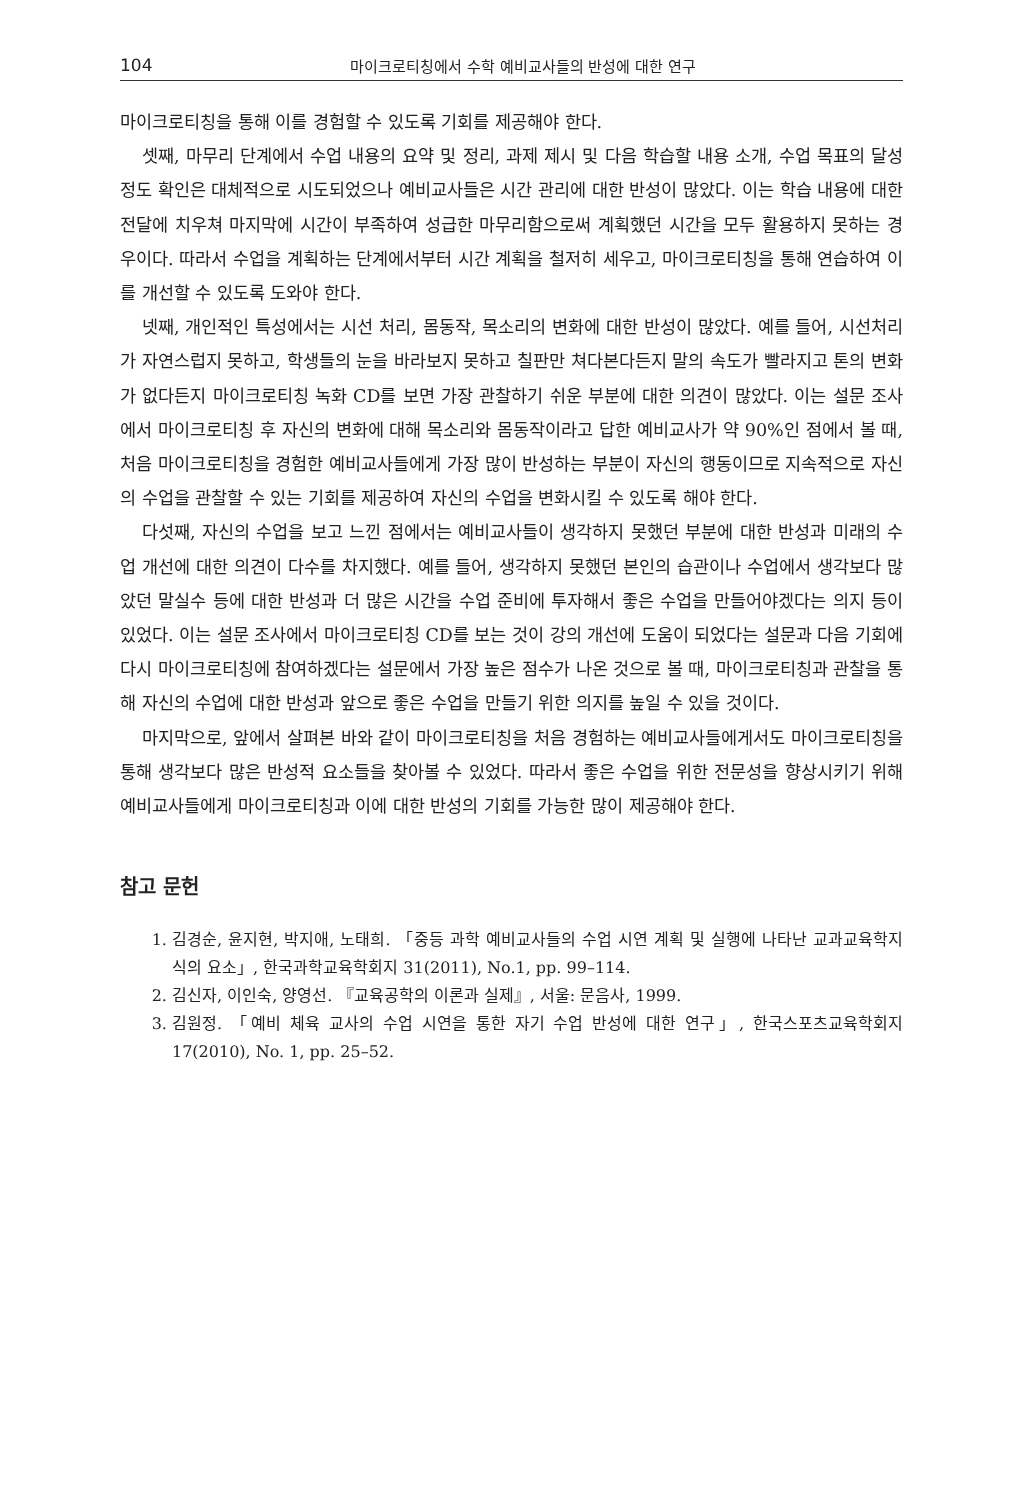104 마이크로티칭에서 수학 예비교사들의 반성에 대한 연구
마이크로티칭을 통해 이를 경험할 수 있도록 기회를 제공해야 한다.
셋째, 마무리 단계에서 수업 내용의 요약 및 정리, 과제 제시 및 다음 학습할 내용 소개, 수업 목표의 달성 정도 확인은 대체적으로 시도되었으나 예비교사들은 시간 관리에 대한 반성이 많았다. 이는 학습 내용에 대한 전달에 치우쳐 마지막에 시간이 부족하여 성급한 마무리함으로써 계획했던 시간을 모두 활용하지 못하는 경우이다. 따라서 수업을 계획하는 단계에서부터 시간 계획을 철저히 세우고, 마이크로티칭을 통해 연습하여 이를 개선할 수 있도록 도와야 한다.
넷째, 개인적인 특성에서는 시선 처리, 몸동작, 목소리의 변화에 대한 반성이 많았다. 예를 들어, 시선처리가 자연스럽지 못하고, 학생들의 눈을 바라보지 못하고 칠판만 쳐다본다든지 말의 속도가 빨라지고 톤의 변화가 없다든지 마이크로티칭 녹화 CD를 보면 가장 관찰하기 쉬운 부분에 대한 의견이 많았다. 이는 설문 조사에서 마이크로티칭 후 자신의 변화에 대해 목소리와 몸동작이라고 답한 예비교사가 약 90%인 점에서 볼 때, 처음 마이크로티칭을 경험한 예비교사들에게 가장 많이 반성하는 부분이 자신의 행동이므로 지속적으로 자신의 수업을 관찰할 수 있는 기회를 제공하여 자신의 수업을 변화시킬 수 있도록 해야 한다.
다섯째, 자신의 수업을 보고 느낀 점에서는 예비교사들이 생각하지 못했던 부분에 대한 반성과 미래의 수업 개선에 대한 의견이 다수를 차지했다. 예를 들어, 생각하지 못했던 본인의 습관이나 수업에서 생각보다 많았던 말실수 등에 대한 반성과 더 많은 시간을 수업 준비에 투자해서 좋은 수업을 만들어야겠다는 의지 등이 있었다. 이는 설문 조사에서 마이크로티칭 CD를 보는 것이 강의 개선에 도움이 되었다는 설문과 다음 기회에 다시 마이크로티칭에 참여하겠다는 설문에서 가장 높은 점수가 나온 것으로 볼 때, 마이크로티칭과 관찰을 통해 자신의 수업에 대한 반성과 앞으로 좋은 수업을 만들기 위한 의지를 높일 수 있을 것이다.
마지막으로, 앞에서 살펴본 바와 같이 마이크로티칭을 처음 경험하는 예비교사들에게서도 마이크로티칭을 통해 생각보다 많은 반성적 요소들을 찾아볼 수 있었다. 따라서 좋은 수업을 위한 전문성을 향상시키기 위해 예비교사들에게 마이크로티칭과 이에 대한 반성의 기회를 가능한 많이 제공해야 한다.
참고 문헌
1. 김경순, 윤지현, 박지애, 노태희. 「중등 과학 예비교사들의 수업 시연 계획 및 실행에 나타난 교과교육학지식의 요소」, 한국과학교육학회지 31(2011), No.1, pp. 99–114.
2. 김신자, 이인숙, 양영선. 『교육공학의 이론과 실제』, 서울: 문음사, 1999.
3. 김원정. 「예비 체육 교사의 수업 시연을 통한 자기 수업 반성에 대한 연구」, 한국스포츠교육학회지 17(2010), No. 1, pp. 25–52.